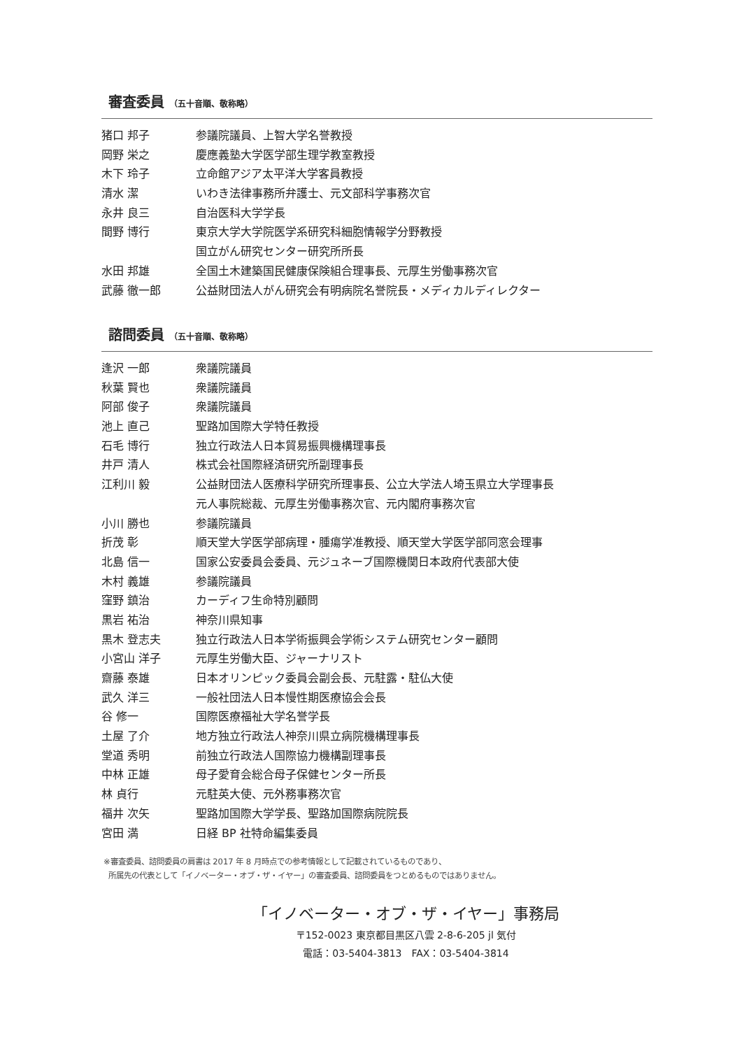審査委員 （五十音順、敬称略）
| 猪口 邦子 | 参議院議員、上智大学名誉教授 |
| 岡野 栄之 | 慶應義塾大学医学部生理学教室教授 |
| 木下 玲子 | 立命館アジア太平洋大学客員教授 |
| 清水 潔 | いわき法律事務所弁護士、元文部科学事務次官 |
| 永井 良三 | 自治医科大学学長 |
| 間野 博行 | 東京大学大学院医学系研究科細胞情報学分野教授 |
| | 国立がん研究センター研究所所長 |
| 水田 邦雄 | 全国土木建築国民健康保険組合理事長、元厚生労働事務次官 |
| 武藤 徹一郎 | 公益財団法人がん研究会有明病院名誉院長・メディカルディレクター |
諮問委員 （五十音順、敬称略）
| 逢沢 一郎 | 衆議院議員 |
| 秋葉 賢也 | 衆議院議員 |
| 阿部 俊子 | 衆議院議員 |
| 池上 直己 | 聖路加国際大学特任教授 |
| 石毛 博行 | 独立行政法人日本貿易振興機構理事長 |
| 井戸 清人 | 株式会社国際経済研究所副理事長 |
| 江利川 毅 | 公益財団法人医療科学研究所理事長、公立大学法人埼玉県立大学理事長 |
| | 元人事院総裁、元厚生労働事務次官、元内閣府事務次官 |
| 小川 勝也 | 参議院議員 |
| 折茂 彰 | 順天堂大学医学部病理・腫瘍学准教授、順天堂大学医学部同窓会理事 |
| 北島 信一 | 国家公安委員会委員、元ジュネーブ国際機関日本政府代表部大使 |
| 木村 義雄 | 参議院議員 |
| 窪野 鎮治 | カーディフ生命特別顧問 |
| 黒岩 祐治 | 神奈川県知事 |
| 黒木 登志夫 | 独立行政法人日本学術振興会学術システム研究センター顧問 |
| 小宮山 洋子 | 元厚生労働大臣、ジャーナリスト |
| 齋藤 泰雄 | 日本オリンピック委員会副会長、元駐露・駐仏大使 |
| 武久 洋三 | 一般社団法人日本慢性期医療協会会長 |
| 谷 修一 | 国際医療福祉大学名誉学長 |
| 土屋 了介 | 地方独立行政法人神奈川県立病院機構理事長 |
| 堂道 秀明 | 前独立行政法人国際協力機構副理事長 |
| 中林 正雄 | 母子愛育会総合母子保健センター所長 |
| 林 貞行 | 元駐英大使、元外務事務次官 |
| 福井 次矢 | 聖路加国際大学学長、聖路加国際病院院長 |
| 宮田 満 | 日経 BP 社特命編集委員 |
※審査委員、諮問委員の肩書は 2017 年 8 月時点での参考情報として記載されているものであり、
所属先の代表として「イノベーター・オブ・ザ・イヤー」の審査委員、諮問委員をつとめるものではありません。
「イノベーター・オブ・ザ・イヤー」事務局
〒152-0023 東京都目黒区八雲 2-8-6-205 jl 気付
電話：03-5404-3813　FAX：03-5404-3814